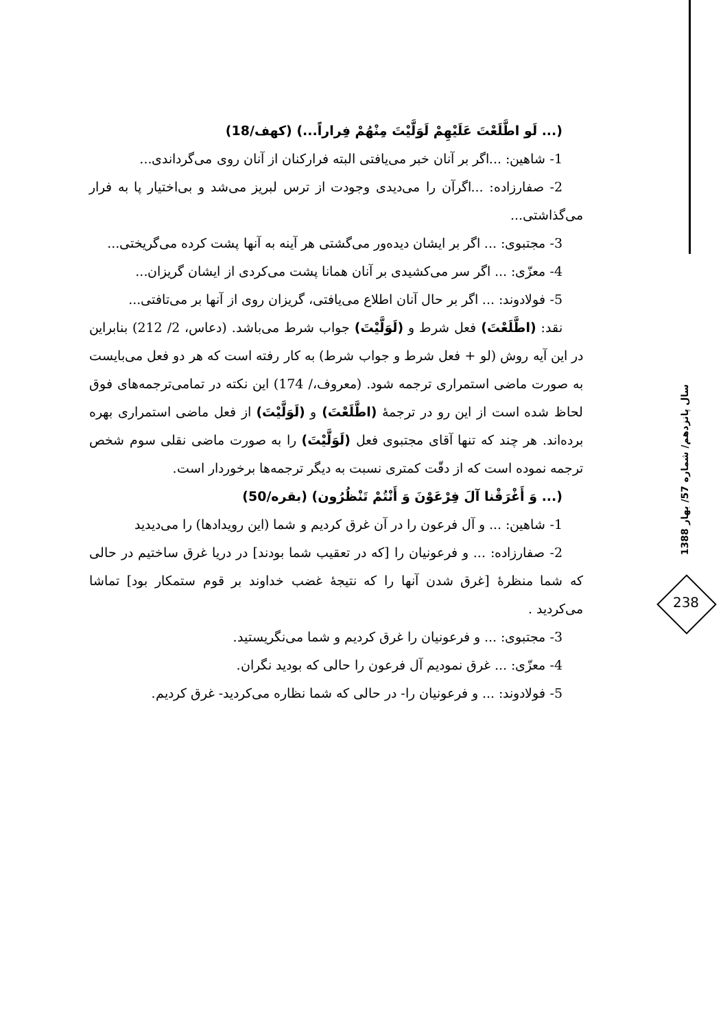(... لَو اطَّلَعْتَ عَلَيْهِمْ لَوَلَّيْتَ مِنْهُمْ فِراراً...) (کهف/18)
1- شاهین: ...اگر بر آنان خبر می‌یافتی البته فرارکنان از آنان روی می‌گرداندی...
2- صفارزاده: ...اگرآن را می‌دیدی وجودت از ترس لبریز می‌شد و بی‌اختیار پا به فرار می‌گذاشتی...
3- مجتبوی: ... اگر بر ایشان دیده‌ور می‌گشتی هر آینه به آنها پشت کرده می‌گریختی...
4- معزّی: ... اگر سر می‌کشیدی بر آنان همانا پشت می‌کردی از ایشان گریزان...
5- فولادوند: ... اگر بر حال آنان اطلاع می‌یافتی، گریزان روی از آنها بر می‌تافتی...
نقد: (اطَّلَعْتَ) فعل شرط و (لَوَلَّيْتَ) جواب شرط می‌باشد. (دعاس، 2/ 212) بنابراین در این آیه روش (لو + فعل شرط و جواب شرط) به کار رفته است که هر دو فعل می‌بایست به صورت ماضی استمراری ترجمه شود. (معروف،/ 174) این نکته در تمامی‌ترجمه‌های فوق لحاظ شده است از این رو در ترجمهٔ (اطَّلَعْتَ) و (لَوَلَّيْتَ) از فعل ماضی استمراری بهره برده‌اند. هر چند که تنها آقای مجتبوی فعل (لَوَلَّيْتَ) را به صورت ماضی نقلی سوم شخص ترجمه نموده است که از دقّت کمتری نسبت به دیگر ترجمه‌ها برخوردار است.
(... وَ أَغْرَقْنا آلَ فِرْعَوْنَ وَ أَنْتُمْ تَنْظُرُون) (بقره/50)
1- شاهین: ... و آل فرعون را در آن غرق کردیم و شما (این رویدادها) را می‌دیدید
2- صفارزاده: ... و فرعونیان را [که در تعقیب شما بودند] در دریا غرق ساختیم در حالی که شما منظرهٔ [غرق شدن آنها را که نتیجهٔ غضب خداوند بر قوم ستمکار بود] تماشا می‌کردید .
3- مجتبوی: ... و فرعونیان را غرق کردیم و شما می‌نگریستید.
4- معزّی: ... غرق نمودیم آل فرعون را حالی که بودید نگران.
5- فولادوند: ... و فرعونیان را- در حالی که شما نظاره می‌کردید- غرق کردیم.
سال پانزدهم/ شماره 57/ بهار 1388
238